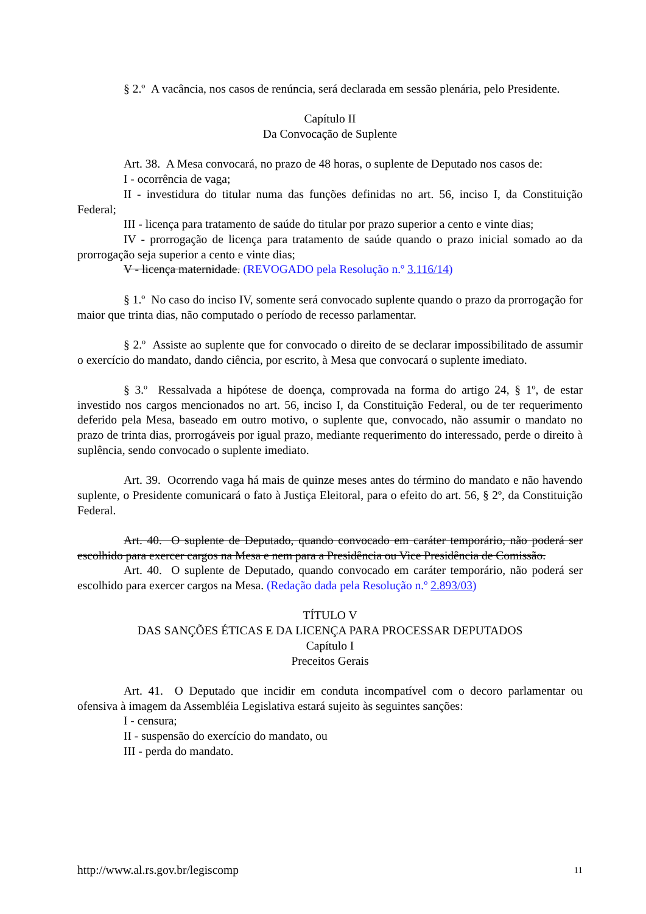§ 2.º A vacância, nos casos de renúncia, será declarada em sessão plenária, pelo Presidente.
Capítulo II
Da Convocação de Suplente
Art. 38. A Mesa convocará, no prazo de 48 horas, o suplente de Deputado nos casos de:
I - ocorrência de vaga;
II - investidura do titular numa das funções definidas no art. 56, inciso I, da Constituição Federal;
III - licença para tratamento de saúde do titular por prazo superior a cento e vinte dias;
IV - prorrogação de licença para tratamento de saúde quando o prazo inicial somado ao da prorrogação seja superior a cento e vinte dias;
V - licença maternidade. (REVOGADO pela Resolução n.º 3.116/14)
§ 1.º No caso do inciso IV, somente será convocado suplente quando o prazo da prorrogação for maior que trinta dias, não computado o período de recesso parlamentar.
§ 2.º Assiste ao suplente que for convocado o direito de se declarar impossibilitado de assumir o exercício do mandato, dando ciência, por escrito, à Mesa que convocará o suplente imediato.
§ 3.º Ressalvada a hipótese de doença, comprovada na forma do artigo 24, § 1º, de estar investido nos cargos mencionados no art. 56, inciso I, da Constituição Federal, ou de ter requerimento deferido pela Mesa, baseado em outro motivo, o suplente que, convocado, não assumir o mandato no prazo de trinta dias, prorrogáveis por igual prazo, mediante requerimento do interessado, perde o direito à suplência, sendo convocado o suplente imediato.
Art. 39. Ocorrendo vaga há mais de quinze meses antes do término do mandato e não havendo suplente, o Presidente comunicará o fato à Justiça Eleitoral, para o efeito do art. 56, § 2º, da Constituição Federal.
Art. 40. O suplente de Deputado, quando convocado em caráter temporário, não poderá ser escolhido para exercer cargos na Mesa e nem para a Presidência ou Vice Presidência de Comissão.
Art. 40. O suplente de Deputado, quando convocado em caráter temporário, não poderá ser escolhido para exercer cargos na Mesa. (Redação dada pela Resolução n.º 2.893/03)
TÍTULO V
DAS SANÇÕES ÉTICAS E DA LICENÇA PARA PROCESSAR DEPUTADOS
Capítulo I
Preceitos Gerais
Art. 41. O Deputado que incidir em conduta incompatível com o decoro parlamentar ou ofensiva à imagem da Assembléia Legislativa estará sujeito às seguintes sanções:
I - censura;
II - suspensão do exercício do mandato, ou
III - perda do mandato.
http://www.al.rs.gov.br/legiscomp 11